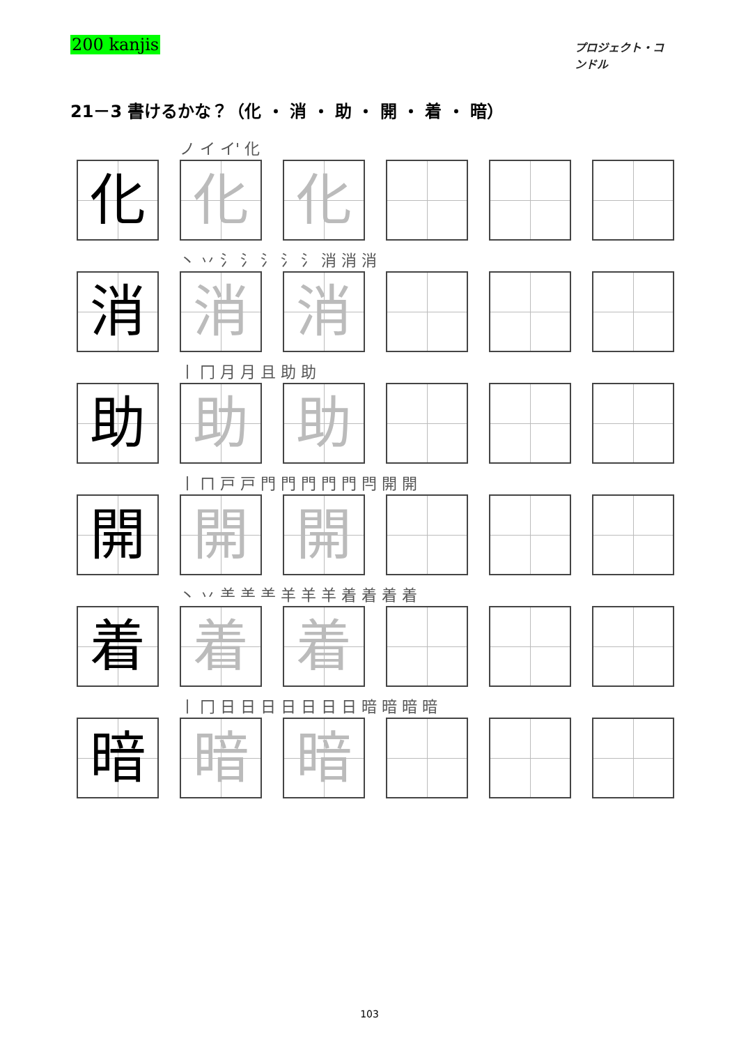200 kanjis
プロジェクト・コンドル
21－3 書けるかな？（化 ・ 消 ・ 助 ・ 開 ・ 着 ・ 暗）
| | ノ イ イ' 化 | | | | |
| 化 | 化 | 化 | | | |
| | 丶 丷 氵 氵 氵 氵 氵 消 消 消 | | | | |
| 消 | 消 | 消 | | | |
| | 丨 冂 月 月 且 助 助 | | | | |
| 助 | 助 | 助 | | | |
| | 丨 ㄇ 戸 戸 門 門 門 門 門 閂 開 開 | | | | |
| 開 | 開 | 開 | | | |
| | 丶 丷 ⺷ ⺷ ⺷ 羊 羊 羊 着 着 着 着 | | | | |
| 着 | 着 | 着 | | | |
| | 丨 冂 日 日 日 日 日 日 日 暗 暗 暗 暗 | | | | |
| 暗 | 暗 | 暗 | | | |
103